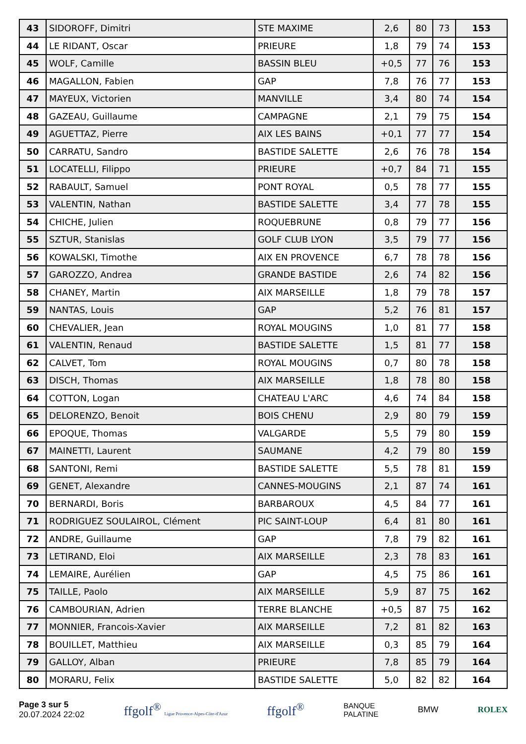| 43 | SIDOROFF, Dimitri | STE MAXIME | 2,6 | 80 | 73 | 153 |
| 44 | LE RIDANT, Oscar | PRIEURE | 1,8 | 79 | 74 | 153 |
| 45 | WOLF, Camille | BASSIN BLEU | +0,5 | 77 | 76 | 153 |
| 46 | MAGALLON, Fabien | GAP | 7,8 | 76 | 77 | 153 |
| 47 | MAYEUX, Victorien | MANVILLE | 3,4 | 80 | 74 | 154 |
| 48 | GAZEAU, Guillaume | CAMPAGNE | 2,1 | 79 | 75 | 154 |
| 49 | AGUETTAZ, Pierre | AIX LES BAINS | +0,1 | 77 | 77 | 154 |
| 50 | CARRATU, Sandro | BASTIDE SALETTE | 2,6 | 76 | 78 | 154 |
| 51 | LOCATELLI, Filippo | PRIEURE | +0,7 | 84 | 71 | 155 |
| 52 | RABAULT, Samuel | PONT ROYAL | 0,5 | 78 | 77 | 155 |
| 53 | VALENTIN, Nathan | BASTIDE SALETTE | 3,4 | 77 | 78 | 155 |
| 54 | CHICHE, Julien | ROQUEBRUNE | 0,8 | 79 | 77 | 156 |
| 55 | SZTUR, Stanislas | GOLF CLUB LYON | 3,5 | 79 | 77 | 156 |
| 56 | KOWALSKI, Timothe | AIX EN PROVENCE | 6,7 | 78 | 78 | 156 |
| 57 | GAROZZO, Andrea | GRANDE BASTIDE | 2,6 | 74 | 82 | 156 |
| 58 | CHANEY, Martin | AIX MARSEILLE | 1,8 | 79 | 78 | 157 |
| 59 | NANTAS, Louis | GAP | 5,2 | 76 | 81 | 157 |
| 60 | CHEVALIER, Jean | ROYAL MOUGINS | 1,0 | 81 | 77 | 158 |
| 61 | VALENTIN, Renaud | BASTIDE SALETTE | 1,5 | 81 | 77 | 158 |
| 62 | CALVET, Tom | ROYAL MOUGINS | 0,7 | 80 | 78 | 158 |
| 63 | DISCH, Thomas | AIX MARSEILLE | 1,8 | 78 | 80 | 158 |
| 64 | COTTON, Logan | CHATEAU L'ARC | 4,6 | 74 | 84 | 158 |
| 65 | DELORENZO, Benoit | BOIS CHENU | 2,9 | 80 | 79 | 159 |
| 66 | EPOQUE, Thomas | VALGARDE | 5,5 | 79 | 80 | 159 |
| 67 | MAINETTI, Laurent | SAUMANE | 4,2 | 79 | 80 | 159 |
| 68 | SANTONI, Remi | BASTIDE SALETTE | 5,5 | 78 | 81 | 159 |
| 69 | GENET, Alexandre | CANNES-MOUGINS | 2,1 | 87 | 74 | 161 |
| 70 | BERNARDI, Boris | BARBAROUX | 4,5 | 84 | 77 | 161 |
| 71 | RODRIGUEZ SOULAIROL, Clément | PIC SAINT-LOUP | 6,4 | 81 | 80 | 161 |
| 72 | ANDRE, Guillaume | GAP | 7,8 | 79 | 82 | 161 |
| 73 | LETIRAND, Eloi | AIX MARSEILLE | 2,3 | 78 | 83 | 161 |
| 74 | LEMAIRE, Aurélien | GAP | 4,5 | 75 | 86 | 161 |
| 75 | TAILLE, Paolo | AIX MARSEILLE | 5,9 | 87 | 75 | 162 |
| 76 | CAMBOURIAN, Adrien | TERRE BLANCHE | +0,5 | 87 | 75 | 162 |
| 77 | MONNIER, Francois-Xavier | AIX MARSEILLE | 7,2 | 81 | 82 | 163 |
| 78 | BOUILLET, Matthieu | AIX MARSEILLE | 0,3 | 85 | 79 | 164 |
| 79 | GALLOY, Alban | PRIEURE | 7,8 | 85 | 79 | 164 |
| 80 | MORARU, Felix | BASTIDE SALETTE | 5,0 | 82 | 82 | 164 |
Page 3 sur 5
20.07.2024 22:02
ffgolf<sup>®</sup> Ligue Provence-Alpes-Côte-d'Azur
ffgolf<sup>®</sup>
BANQUE
PALATINE
BMW ROLEX